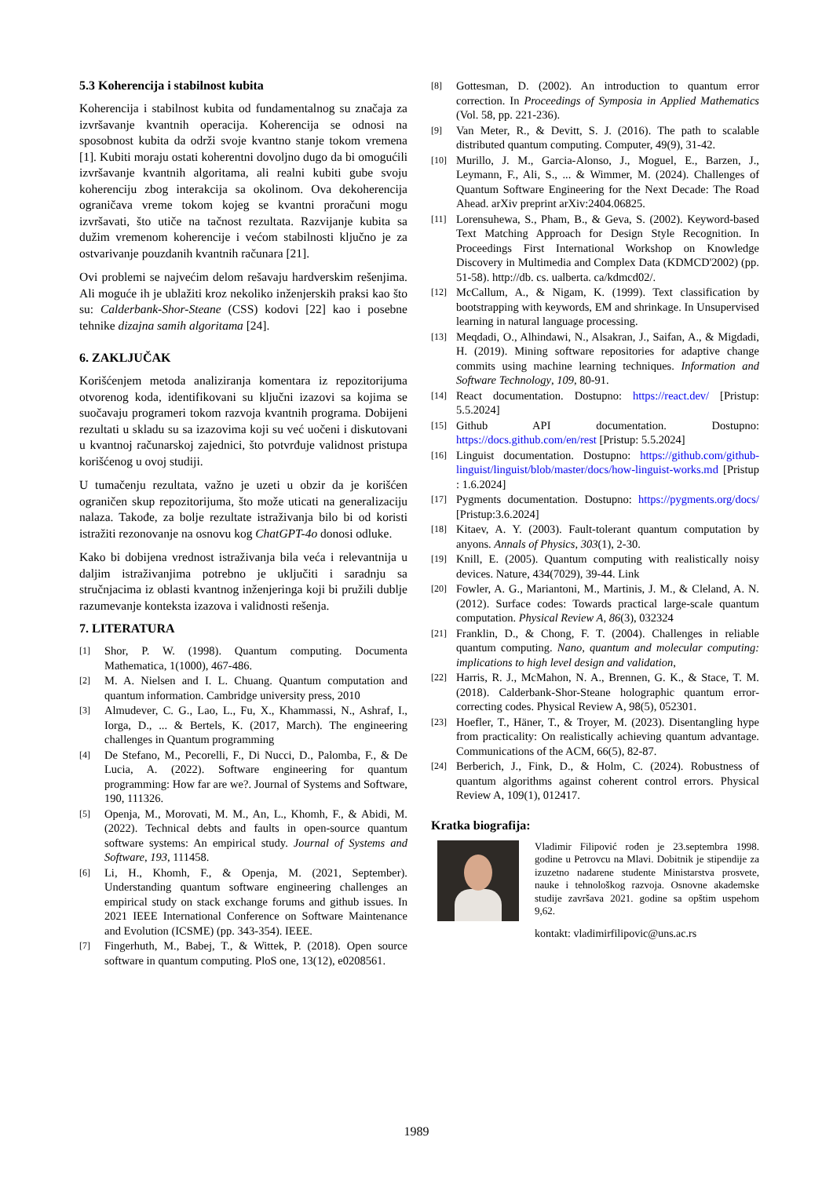5.3 Koherencija i stabilnost kubita
Koherencija i stabilnost kubita od fundamentalnog su značaja za izvršavanje kvantnih operacija. Koherencija se odnosi na sposobnost kubita da održi svoje kvantno stanje tokom vremena [1]. Kubiti moraju ostati koherentni dovoljno dugo da bi omogućili izvršavanje kvantnih algoritama, ali realni kubiti gube svoju koherenciju zbog interakcija sa okolinom. Ova dekoherencija ograničava vreme tokom kojeg se kvantni proračuni mogu izvršavati, što utiče na tačnost rezultata. Razvijanje kubita sa dužim vremenom koherencije i većom stabilnosti ključno je za ostvarivanje pouzdanih kvantnih računara [21].
Ovi problemi se najvećim delom rešavaju hardverskim rešenjima. Ali moguće ih je ublažiti kroz nekoliko inženjerskih praksi kao što su: Calderbank-Shor-Steane (CSS) kodovi [22] kao i posebne tehnike dizajna samih algoritama [24].
6. ZAKLJUČAK
Korišćenjem metoda analiziranja komentara iz repozitorijuma otvorenog koda, identifikovani su ključni izazovi sa kojima se suočavaju programeri tokom razvoja kvantnih programa. Dobijeni rezultati u skladu su sa izazovima koji su već uočeni i diskutovani u kvantnoj računarskoj zajednici, što potvrđuje validnost pristupa korišćenog u ovoj studiji.
U tumačenju rezultata, važno je uzeti u obzir da je korišćen ograničen skup repozitorijuma, što može uticati na generalizaciju nalaza. Takođe, za bolje rezultate istraživanja bilo bi od koristi istražiti rezonovanje na osnovu kog ChatGPT-4o donosi odluke.
Kako bi dobijena vrednost istraživanja bila veća i relevantnija u daljim istraživanjima potrebno je uključiti i saradnju sa stručnjacima iz oblasti kvantnog inženjeringa koji bi pružili dublje razumevanje konteksta izazova i validnosti rešenja.
7. LITERATURA
[1] Shor, P. W. (1998). Quantum computing. Documenta Mathematica, 1(1000), 467-486.
[2] M. A. Nielsen and I. L. Chuang. Quantum computation and quantum information. Cambridge university press, 2010
[3] Almudever, C. G., Lao, L., Fu, X., Khammassi, N., Ashraf, I., Iorga, D., ... & Bertels, K. (2017, March). The engineering challenges in Quantum programming
[4] De Stefano, M., Pecorelli, F., Di Nucci, D., Palomba, F., & De Lucia, A. (2022). Software engineering for quantum programming: How far are we?. Journal of Systems and Software, 190, 111326.
[5] Openja, M., Morovati, M. M., An, L., Khomh, F., & Abidi, M. (2022). Technical debts and faults in open-source quantum software systems: An empirical study. Journal of Systems and Software, 193, 111458.
[6] Li, H., Khomh, F., & Openja, M. (2021, September). Understanding quantum software engineering challenges an empirical study on stack exchange forums and github issues. In 2021 IEEE International Conference on Software Maintenance and Evolution (ICSME) (pp. 343-354). IEEE.
[7] Fingerhuth, M., Babej, T., & Wittek, P. (2018). Open source software in quantum computing. PloS one, 13(12), e0208561.
[8] Gottesman, D. (2002). An introduction to quantum error correction. In Proceedings of Symposia in Applied Mathematics (Vol. 58, pp. 221-236).
[9] Van Meter, R., & Devitt, S. J. (2016). The path to scalable distributed quantum computing. Computer, 49(9), 31-42.
[10] Murillo, J. M., Garcia-Alonso, J., Moguel, E., Barzen, J., Leymann, F., Ali, S., ... & Wimmer, M. (2024). Challenges of Quantum Software Engineering for the Next Decade: The Road Ahead. arXiv preprint arXiv:2404.06825.
[11] Lorensuhewa, S., Pham, B., & Geva, S. (2002). Keyword-based Text Matching Approach for Design Style Recognition. In Proceedings First International Workshop on Knowledge Discovery in Multimedia and Complex Data (KDMCD'2002) (pp. 51-58). http://db. cs. ualberta. ca/kdmcd02/.
[12] McCallum, A., & Nigam, K. (1999). Text classification by bootstrapping with keywords, EM and shrinkage. In Unsupervised learning in natural language processing.
[13] Meqdadi, O., Alhindawi, N., Alsakran, J., Saifan, A., & Migdadi, H. (2019). Mining software repositories for adaptive change commits using machine learning techniques. Information and Software Technology, 109, 80-91.
[14] React documentation. Dostupno: https://react.dev/ [Pristup: 5.5.2024]
[15] Github API documentation. Dostupno: https://docs.github.com/en/rest [Pristup: 5.5.2024]
[16] Linguist documentation. Dostupno: https://github.com/github-linguist/linguist/blob/master/docs/how-linguist-works.md [Pristup : 1.6.2024]
[17] Pygments documentation. Dostupno: https://pygments.org/docs/ [Pristup:3.6.2024]
[18] Kitaev, A. Y. (2003). Fault-tolerant quantum computation by anyons. Annals of Physics, 303(1), 2-30.
[19] Knill, E. (2005). Quantum computing with realistically noisy devices. Nature, 434(7029), 39-44. Link
[20] Fowler, A. G., Mariantoni, M., Martinis, J. M., & Cleland, A. N. (2012). Surface codes: Towards practical large-scale quantum computation. Physical Review A, 86(3), 032324
[21] Franklin, D., & Chong, F. T. (2004). Challenges in reliable quantum computing. Nano, quantum and molecular computing: implications to high level design and validation,
[22] Harris, R. J., McMahon, N. A., Brennen, G. K., & Stace, T. M. (2018). Calderbank-Shor-Steane holographic quantum error-correcting codes. Physical Review A, 98(5), 052301.
[23] Hoefler, T., Häner, T., & Troyer, M. (2023). Disentangling hype from practicality: On realistically achieving quantum advantage. Communications of the ACM, 66(5), 82-87.
[24] Berberich, J., Fink, D., & Holm, C. (2024). Robustness of quantum algorithms against coherent control errors. Physical Review A, 109(1), 012417.
Kratka biografija:
Vladimir Filipović rođen je 23.septembra 1998. godine u Petrovcu na Mlavi. Dobitnik je stipendije za izuzetno nadarene studente Ministarstva prosvete, nauke i tehnološkog razvoja. Osnovne akademske studije završava 2021. godine sa opštim uspehom 9,62.
kontakt: vladimirfilipovic@uns.ac.rs
1989